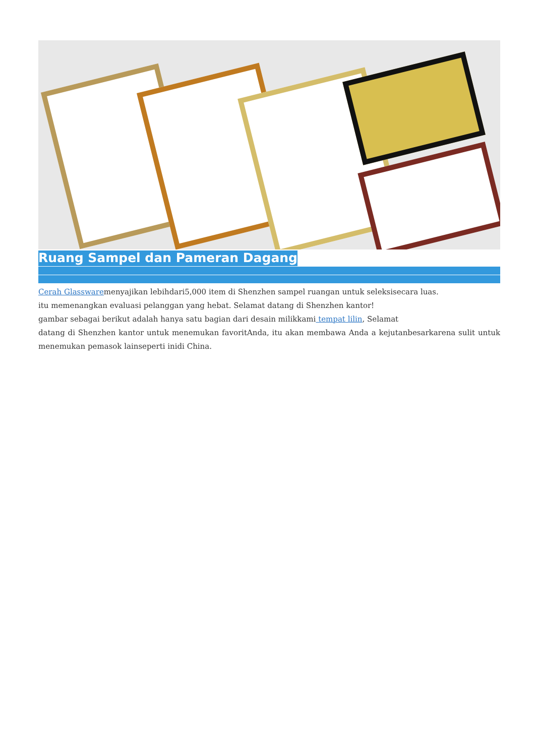Ruang Sampel dan Pameran Dagang
Cerah Glasswaremenyajikan lebihdari5,000 item di Shenzhen sampel ruangan untuk seleksisecara luas.
itu memenangkan evaluasi pelanggan yang hebat. Selamat datang di Shenzhen kantor!
gambar sebagai berikut adalah hanya satu bagian dari desain milikkami tempat lilin, Selamat
datang di Shenzhen kantor untuk menemukan favoritAnda, itu akan membawa Anda a kejutanbesarkarena sulit untuk menemukan pemasok lainseperti inidi China.